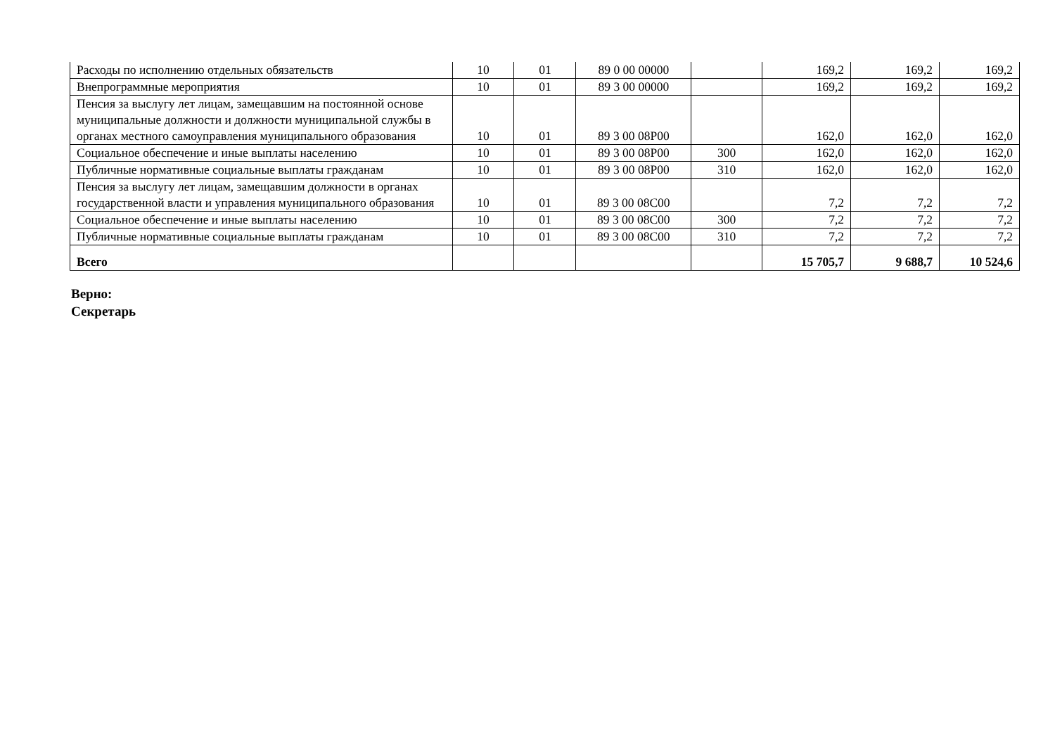| Расходы по исполнению отдельных обязательств | 10 | 01 | 89 0 00 00000 | | 169,2 | 169,2 | 169,2 |
| Внепрограммные мероприятия | 10 | 01 | 89 3 00 00000 | | 169,2 | 169,2 | 169,2 |
| Пенсия за выслугу лет лицам, замещавшим на постоянной основе муниципальные должности и должности муниципальной службы в органах местного самоуправления муниципального образования | 10 | 01 | 89 3 00 08Р00 | | 162,0 | 162,0 | 162,0 |
| Социальное обеспечение и иные выплаты населению | 10 | 01 | 89 3 00 08Р00 | 300 | 162,0 | 162,0 | 162,0 |
| Публичные нормативные социальные выплаты гражданам | 10 | 01 | 89 3 00 08Р00 | 310 | 162,0 | 162,0 | 162,0 |
| Пенсия за выслугу лет лицам, замещавшим должности в органах государственной власти и управления муниципального образования | 10 | 01 | 89 3 00 08С00 | | 7,2 | 7,2 | 7,2 |
| Социальное обеспечение и иные выплаты населению | 10 | 01 | 89 3 00 08С00 | 300 | 7,2 | 7,2 | 7,2 |
| Публичные нормативные социальные выплаты гражданам | 10 | 01 | 89 3 00 08С00 | 310 | 7,2 | 7,2 | 7,2 |
| Всего | | | | | 15 705,7 | 9 688,7 | 10 524,6 |
Верно:
Секретарь